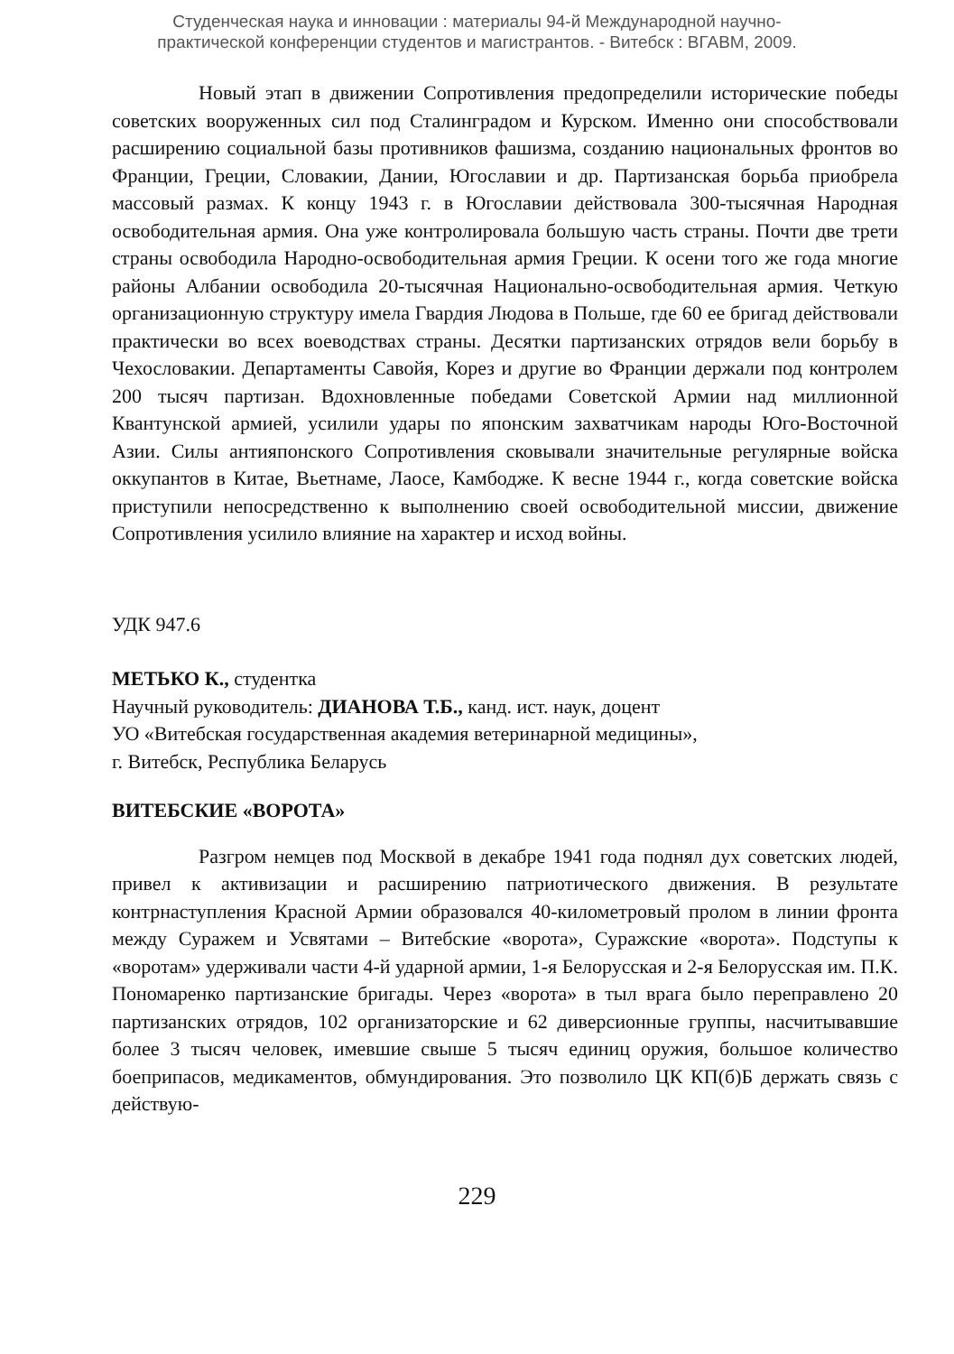Студенческая наука и инновации : материалы 94-й Международной научно-
практической конференции студентов и магистрантов. - Витебск : ВГАВМ, 2009.
Новый этап в движении Сопротивления предопределили исторические победы советских вооруженных сил под Сталинградом и Курском. Именно они способствовали расширению социальной базы противников фашизма, созданию национальных фронтов во Франции, Греции, Словакии, Дании, Югославии и др. Партизанская борьба приобрела массовый размах. К концу 1943 г. в Югославии действовала 300-тысячная Народная освободительная армия. Она уже контролировала большую часть страны. Почти две трети страны освободила Народно-освободительная армия Греции. К осени того же года многие районы Албании освободила 20-тысячная Национально-освободительная армия. Четкую организационную структуру имела Гвардия Людова в Польше, где 60 ее бригад действовали практически во всех воеводствах страны. Десятки партизанских отрядов вели борьбу в Чехословакии. Департаменты Савойя, Корез и другие во Франции держали под контролем 200 тысяч партизан. Вдохновленные победами Советской Армии над миллионной Квантунской армией, усилили удары по японским захватчикам народы Юго-Восточной Азии. Силы антияпонского Сопротивления сковывали значительные регулярные войска оккупантов в Китае, Вьетнаме, Лаосе, Камбодже. К весне 1944 г., когда советские войска приступили непосредственно к выполнению своей освободительной миссии, движение Сопротивления усилило влияние на характер и исход войны.
УДК 947.6
МЕТЬКО К., студентка
Научный руководитель: ДИАНОВА Т.Б., канд. ист. наук, доцент
УО «Витебская государственная академия ветеринарной медицины»,
г. Витебск, Республика Беларусь
ВИТЕБСКИЕ «ВОРОТА»
Разгром немцев под Москвой в декабре 1941 года поднял дух советских людей, привел к активизации и расширению патриотического движения. В результате контрнаступления Красной Армии образовался 40-километровый пролом в линии фронта между Суражем и Усвятами – Витебские «ворота», Суражские «ворота». Подступы к «воротам» удерживали части 4-й ударной армии, 1-я Белорусская и 2-я Белорусская им. П.К. Пономаренко партизанские бригады. Через «ворота» в тыл врага было переправлено 20 партизанских отрядов, 102 организаторские и 62 диверсионные группы, насчитывавшие более 3 тысяч человек, имевшие свыше 5 тысяч единиц оружия, большое количество боеприпасов, медикаментов, обмундирования. Это позволило ЦК КП(б)Б держать связь с действую-
229